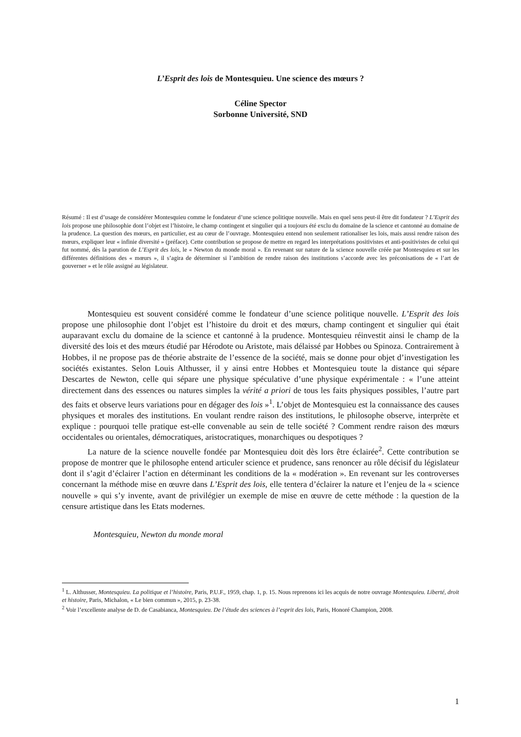L’Esprit des lois de Montesquieu. Une science des mœurs ?
Céline Spector
Sorbonne Université, SND
Résumé : Il est d’usage de considérer Montesquieu comme le fondateur d’une science politique nouvelle. Mais en quel sens peut-il être dit fondateur ? L’Esprit des lois propose une philosophie dont l’objet est l’histoire, le champ contingent et singulier qui a toujours été exclu du domaine de la science et cantonné au domaine de la prudence. La question des mœurs, en particulier, est au cœur de l’ouvrage. Montesquieu entend non seulement rationaliser les lois, mais aussi rendre raison des mœurs, expliquer leur « infinie diversité » (préface). Cette contribution se propose de mettre en regard les interprétations positivistes et anti-positivistes de celui qui fut nommé, dès la parution de L’Esprit des lois, le « Newton du monde moral ». En revenant sur nature de la science nouvelle créée par Montesquieu et sur les différentes définitions des « mœurs », il s’agira de déterminer si l’ambition de rendre raison des institutions s’accorde avec les préconisations de « l’art de gouverner » et le rôle assigné au législateur.
Montesquieu est souvent considéré comme le fondateur d’une science politique nouvelle. L’Esprit des lois propose une philosophie dont l’objet est l’histoire du droit et des mœurs, champ contingent et singulier qui était auparavant exclu du domaine de la science et cantonné à la prudence. Montesquieu réinvestit ainsi le champ de la diversité des lois et des mœurs étudié par Hérodote ou Aristote, mais délaissé par Hobbes ou Spinoza. Contrairement à Hobbes, il ne propose pas de théorie abstraite de l’essence de la société, mais se donne pour objet d’investigation les sociétés existantes. Selon Louis Althusser, il y ainsi entre Hobbes et Montesquieu toute la distance qui sépare Descartes de Newton, celle qui sépare une physique spéculative d’une physique expérimentale : « l’une atteint directement dans des essences ou natures simples la vérité a priori de tous les faits physiques possibles, l’autre part des faits et observe leurs variations pour en dégager des lois »<sup>1</sup>. L’objet de Montesquieu est la connaissance des causes physiques et morales des institutions. En voulant rendre raison des institutions, le philosophe observe, interprète et explique : pourquoi telle pratique est-elle convenable au sein de telle société ? Comment rendre raison des mœurs occidentales ou orientales, démocratiques, aristocratiques, monarchiques ou despotiques ?
La nature de la science nouvelle fondée par Montesquieu doit dès lors être éclairée<sup>2</sup>. Cette contribution se propose de montrer que le philosophe entend articuler science et prudence, sans renoncer au rôle décisif du législateur dont il s’agit d’éclairer l’action en déterminant les conditions de la « modération ». En revenant sur les controverses concernant la méthode mise en œuvre dans L’Esprit des lois, elle tentera d’éclairer la nature et l’enjeu de la « science nouvelle » qui s’y invente, avant de privilégier un exemple de mise en œuvre de cette méthode : la question de la censure artistique dans les Etats modernes.
Montesquieu, Newton du monde moral
<sup>1</sup> L. Althusser, Montesquieu. La politique et l’histoire, Paris, P.U.F., 1959, chap. 1, p. 15. Nous reprenons ici les acquis de notre ouvrage Montesquieu. Liberté, droit et histoire, Paris, Michalon, « Le bien commun », 2015, p. 23-38.
<sup>2</sup> Voir l’excellente analyse de D. de Casabianca, Montesquieu. De l’étude des sciences à l’esprit des lois, Paris, Honoré Champion, 2008.
1